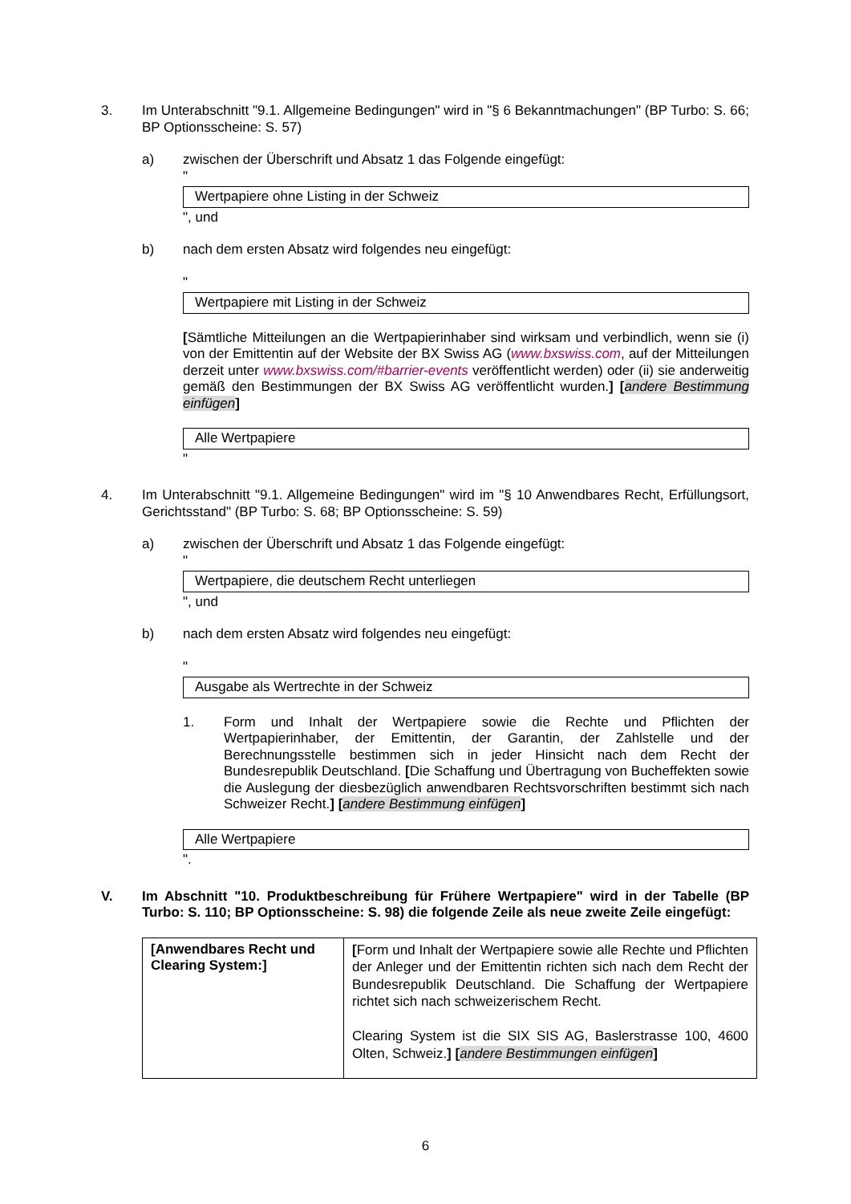3. Im Unterabschnitt "9.1. Allgemeine Bedingungen" wird in "§ 6 Bekanntmachungen" (BP Turbo: S. 66; BP Optionsscheine: S. 57)
a) zwischen der Überschrift und Absatz 1 das Folgende eingefügt:
"
Wertpapiere ohne Listing in der Schweiz
", und
b) nach dem ersten Absatz wird folgendes neu eingefügt:
"
Wertpapiere mit Listing in der Schweiz
[Sämtliche Mitteilungen an die Wertpapierinhaber sind wirksam und verbindlich, wenn sie (i) von der Emittentin auf der Website der BX Swiss AG (www.bxswiss.com, auf der Mitteilungen derzeit unter www.bxswiss.com/#barrier-events veröffentlicht werden) oder (ii) sie anderweitig gemäß den Bestimmungen der BX Swiss AG veröffentlicht wurden.] [andere Bestimmung einfügen]
Alle Wertpapiere
"
4. Im Unterabschnitt "9.1. Allgemeine Bedingungen" wird im "§ 10 Anwendbares Recht, Erfüllungsort, Gerichtsstand" (BP Turbo: S. 68; BP Optionsscheine: S. 59)
a) zwischen der Überschrift und Absatz 1 das Folgende eingefügt:
"
Wertpapiere, die deutschem Recht unterliegen
", und
b) nach dem ersten Absatz wird folgendes neu eingefügt:
"
Ausgabe als Wertrechte in der Schweiz
1. Form und Inhalt der Wertpapiere sowie die Rechte und Pflichten der Wertpapierinhaber, der Emittentin, der Garantin, der Zahlstelle und der Berechnungsstelle bestimmen sich in jeder Hinsicht nach dem Recht der Bundesrepublik Deutschland. [Die Schaffung und Übertragung von Bucheffekten sowie die Auslegung der diesbezüglich anwendbaren Rechtsvorschriften bestimmt sich nach Schweizer Recht.] [andere Bestimmung einfügen]
Alle Wertpapiere
".
V. Im Abschnitt "10. Produktbeschreibung für Frühere Wertpapiere" wird in der Tabelle (BP Turbo: S. 110; BP Optionsscheine: S. 98) die folgende Zeile als neue zweite Zeile eingefügt:
| [Anwendbares Recht und Clearing System:] | [ Form und Inhalt der Wertpapiere sowie alle Rechte und Pflichten der Anleger und der Emittentin richten sich nach dem Recht der Bundesrepublik Deutschland. Die Schaffung der Wertpapiere richtet sich nach schweizerischem Recht. Clearing System ist die SIX SIS AG, Baslerstrasse 100, 4600 Olten, Schweiz. ] [ andere Bestimmungen einfügen ] |
6